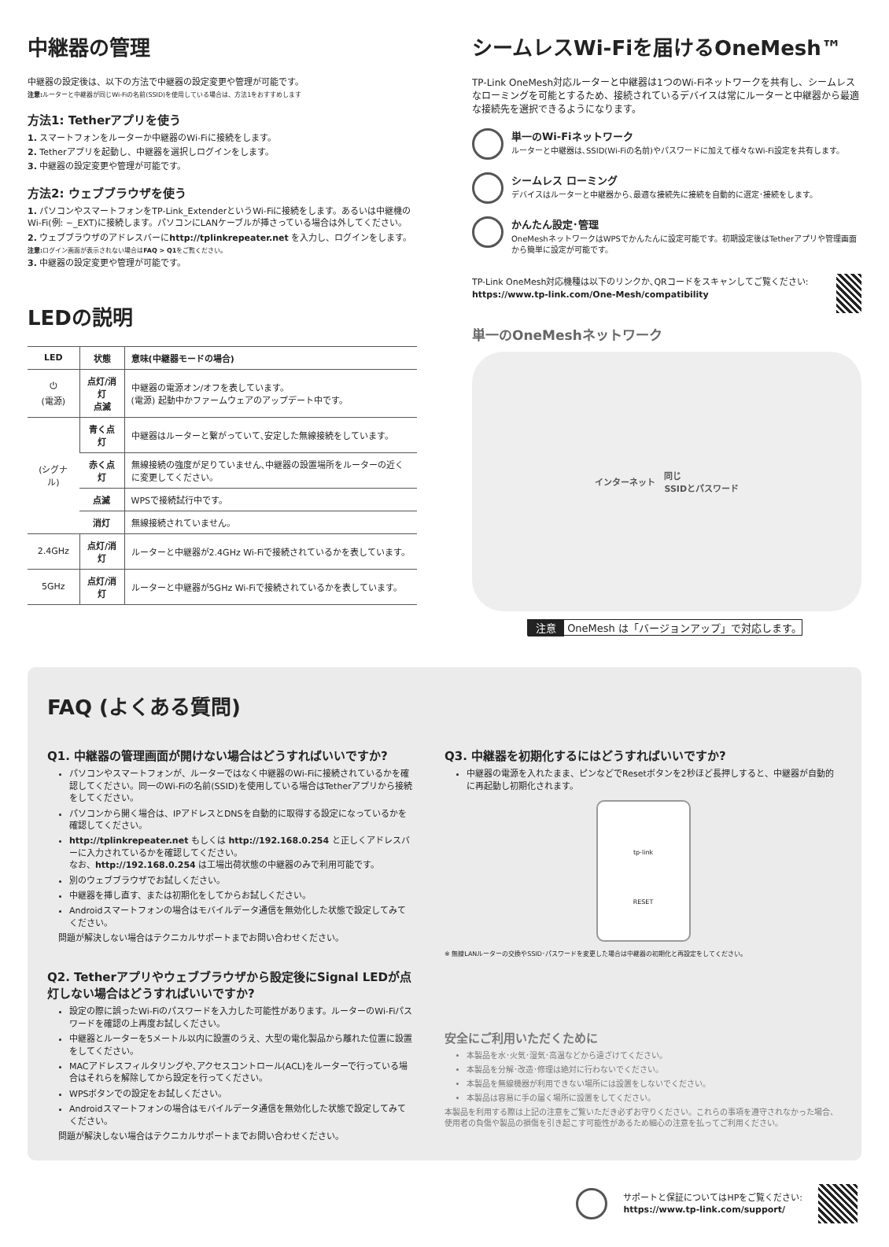中継器の管理
中継器の設定後は、以下の方法で中継器の設定変更や管理が可能です。
注意: ルーターと中継器が同じWi-Fiの名前(SSID)を使用している場合は、方法1をおすすめします
方法1: Tetherアプリを使う
1. スマートフォンをルーターか中継器のWi-Fiに接続をします。
2. Tetherアプリを起動し、中継器を選択しログインをします。
3. 中継器の設定変更や管理が可能です。
方法2: ウェブブラウザを使う
1. パソコンやスマートフォンをTP-Link_ExtenderというWi-Fiに接続をします。あるいは中継機のWi-Fi(例: ~_EXT)に接続します。パソコンにLANケーブルが挿さっている場合は外してください。
2. ウェブブラウザのアドレスバーにhttp://tplinkrepeater.net を入力し、ログインをします。
注意: ログイン画面が表示されない場合はFAQ > Q1をご覧ください。
3. 中継器の設定変更や管理が可能です。
LEDの説明
| LED | 状態 | 意味(中継器モードの場合) |
| --- | --- | --- |
| ⏻ (電源) | 点灯/消灯 点滅 | 中継器の電源オン/オフを表しています。 (電源) 起動中かファームウェアのアップデート中です。 |
| (シグナル) | 青く点灯 | 中継器はルーターと繋がっていて､安定した無線接続をしています。 |
| | 赤く点灯 | 無線接続の強度が足りていません､中継器の設置場所をルーターの近くに変更してください。 |
| | 点滅 | WPSで接続試行中です。 |
| | 消灯 | 無線接続されていません。 |
| 2.4GHz | 点灯/消灯 | ルーターと中継器が2.4GHz Wi-Fiで接続されているかを表しています。 |
| 5GHz | 点灯/消灯 | ルーターと中継器が5GHz Wi-Fiで接続されているかを表しています。 |
シームレスWi-Fiを届けるOneMesh™
TP-Link OneMesh対応ルーターと中継器は1つのWi-Fiネットワークを共有し、シームレスなローミングを可能とするため、接続されているデバイスは常にルーターと中継器から最適な接続先を選択できるようになります。
単一のWi-Fiネットワーク
ルーターと中継器は､SSID(Wi-Fiの名前)やパスワードに加えて様々なWi-Fi設定を共有します。
シームレス ローミング
デバイスはルーターと中継器から､最適な接続先に接続を自動的に選定･接続をします。
かんたん設定･管理
OneMeshネットワークはWPSでかんたんに設定可能です。初期設定後はTetherアプリや管理画面から簡単に設定が可能です。
TP-Link OneMesh対応機種は以下のリンクか､QRコードをスキャンしてご覧ください: https://www.tp-link.com/One-Mesh/compatibility
単一のOneMeshネットワーク
インターネット 同じ
SSIDとパスワード
注意 OneMesh は「バージョンアップ」で対応します。
FAQ (よくある質問)
Q1. 中継器の管理画面が開けない場合はどうすればいいですか?
パソコンやスマートフォンが、ルーターではなく中継器のWi-Fiに接続されているかを確認してください。同一のWi-Fiの名前(SSID)を使用している場合はTetherアプリから接続をしてください。
パソコンから開く場合は、IPアドレスとDNSを自動的に取得する設定になっているかを確認してください。
http://tplinkrepeater.net もしくは http://192.168.0.254 と正しくアドレスバーに入力されているかを確認してください。
なお、http://192.168.0.254 は工場出荷状態の中継器のみで利用可能です。
別のウェブブラウザでお試しください。
中継器を挿し直す、または初期化をしてからお試しください。
Androidスマートフォンの場合はモバイルデータ通信を無効化した状態で設定してみてください。
問題が解決しない場合はテクニカルサポートまでお問い合わせください。
Q2. Tetherアプリやウェブブラウザから設定後にSignal LEDが点灯しない場合はどうすればいいですか?
設定の際に誤ったWi-Fiのパスワードを入力した可能性があります。ルーターのWi-Fiパスワードを確認の上再度お試しください。
中継器とルーターを5メートル以内に設置のうえ、大型の電化製品から離れた位置に設置をしてください。
MACアドレスフィルタリングや､アクセスコントロール(ACL)をルーターで行っている場合はそれらを解除してから設定を行ってください。
WPSボタンでの設定をお試しください。
Androidスマートフォンの場合はモバイルデータ通信を無効化した状態で設定してみてください。
問題が解決しない場合はテクニカルサポートまでお問い合わせください。
Q3. 中継器を初期化するにはどうすればいいですか?
中継器の電源を入れたまま、ピンなどでResetボタンを2秒ほど長押しすると、中継器が自動的に再起動し初期化されます。
tp-link
RESET
※ 無線LANルーターの交換やSSID･パスワードを変更した場合は中継器の初期化と再設定をしてください。
安全にご利用いただくために
本製品を水･火気･湿気･高温などから遠ざけてください。
本製品を分解･改造･修理は絶対に行わないでください。
本製品を無線機器が利用できない場所には設置をしないでください。
本製品は容易に手の届く場所に設置をしてください。
本製品を利用する際は上記の注意をご覧いただき必ずお守りください。これらの事項を遵守されなかった場合、使用者の負傷や製品の損傷を引き起こす可能性があるため細心の注意を払ってご利用ください。
サポートと保証についてはHPをご覧ください:
https://www.tp-link.com/support/